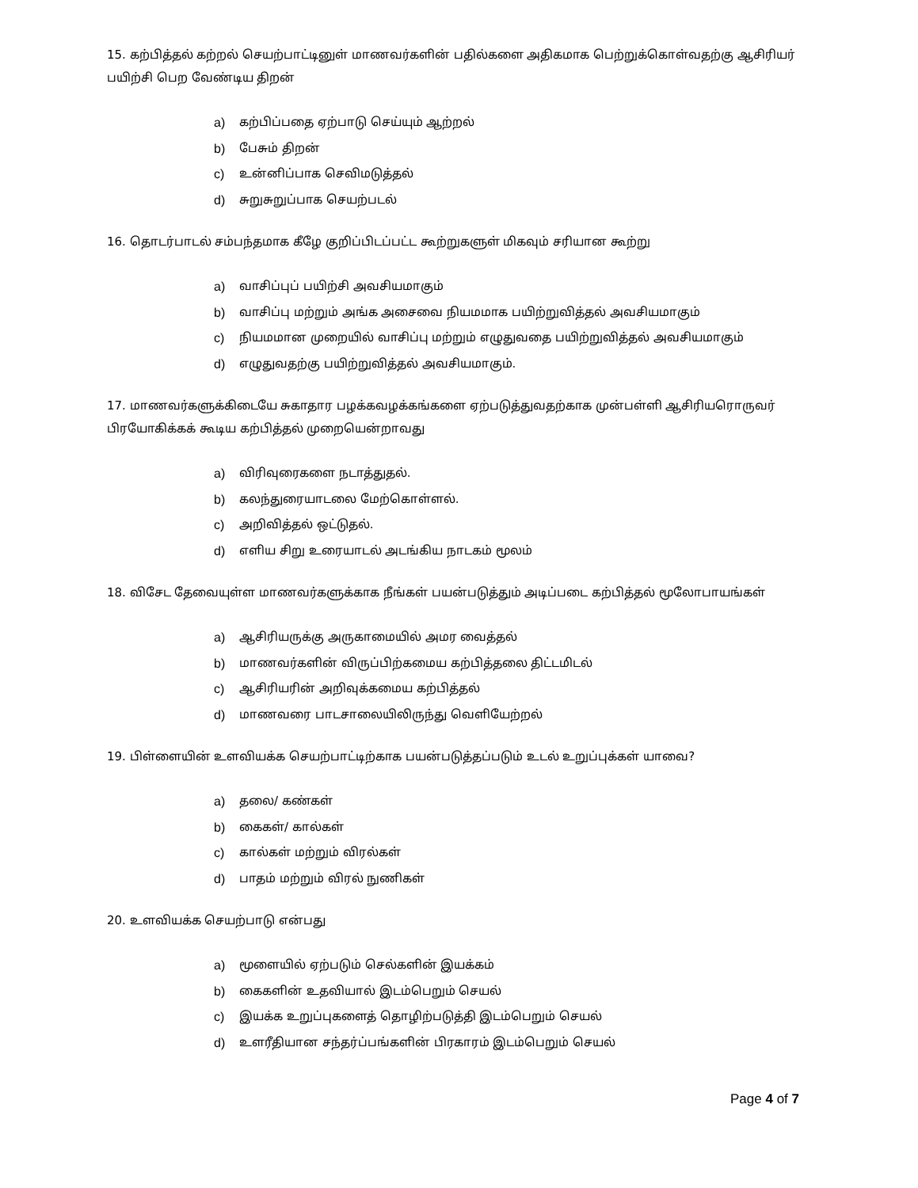15. கற்பித்தல் கற்றல் செயற்பாட்டினுள் மாணவர்களின் பதில்களை அதிகமாக பெற்றுக்கொள்வதற்கு ஆசிரியர் பயிற்சி பெற வேண்டிய திறன்
a) கற்பிப்பதை ஏற்பாடு செய்யும் ஆற்றல்
b) பேசும் திறன்
c) உன்னிப்பாக செவிமடுத்தல்
d) சுறுசுறுப்பாக செயற்படல்
16. தொடர்பாடல் சம்பந்தமாக கீழே குறிப்பிடப்பட்ட கூற்றுகளுள் மிகவும் சரியான கூற்று
a) வாசிப்புப் பயிற்சி அவசியமாகும்
b) வாசிப்பு மற்றும் அங்க அசைவை நியமமாக பயிற்றுவித்தல் அவசியமாகும்
c) நியமமான முறையில் வாசிப்பு மற்றும் எழுதுவதை பயிற்றுவித்தல் அவசியமாகும்
d) எழுதுவதற்கு பயிற்றுவித்தல் அவசியமாகும்.
17. மாணவர்களுக்கிடையே சுகாதார பழக்கவழக்கங்களை ஏற்படுத்துவதற்காக முன்பள்ளி ஆசிரியரொருவர் பிரயோகிக்கக் கூடிய கற்பித்தல் முறையென்றாவது
a) விரிவுரைகளை நடாத்துதல்.
b) கலந்துரையாடலை மேற்கொள்ளல்.
c) அறிவித்தல் ஒட்டுதல்.
d) எளிய சிறு உரையாடல் அடங்கிய நாடகம் மூலம்
18. விசேட தேவையுள்ள மாணவர்களுக்காக நீங்கள் பயன்படுத்தும் அடிப்படை கற்பித்தல் மூலோபாயங்கள்
a) ஆசிரியருக்கு அருகாமையில் அமர வைத்தல்
b) மாணவர்களின் விருப்பிற்கமைய கற்பித்தலை திட்டமிடல்
c) ஆசிரியரின் அறிவுக்கமைய கற்பித்தல்
d) மாணவரை பாடசாலையிலிருந்து வெளியேற்றல்
19. பிள்ளையின் உளவியக்க செயற்பாட்டிற்காக பயன்படுத்தப்படும் உடல் உறுப்புக்கள் யாவை?
a) தலை/ கண்கள்
b) கைகள்/ கால்கள்
c) கால்கள் மற்றும் விரல்கள்
d) பாதம் மற்றும் விரல் நுணிகள்
20. உளவியக்க செயற்பாடு என்பது
a) மூளையில் ஏற்படும் செல்களின் இயக்கம்
b) கைகளின் உதவியால் இடம்பெறும் செயல்
c) இயக்க உறுப்புகளைத் தொழிற்படுத்தி இடம்பெறும் செயல்
d) உளரீதியான சந்தர்ப்பங்களின் பிரகாரம் இடம்பெறும் செயல்
Page 4 of 7